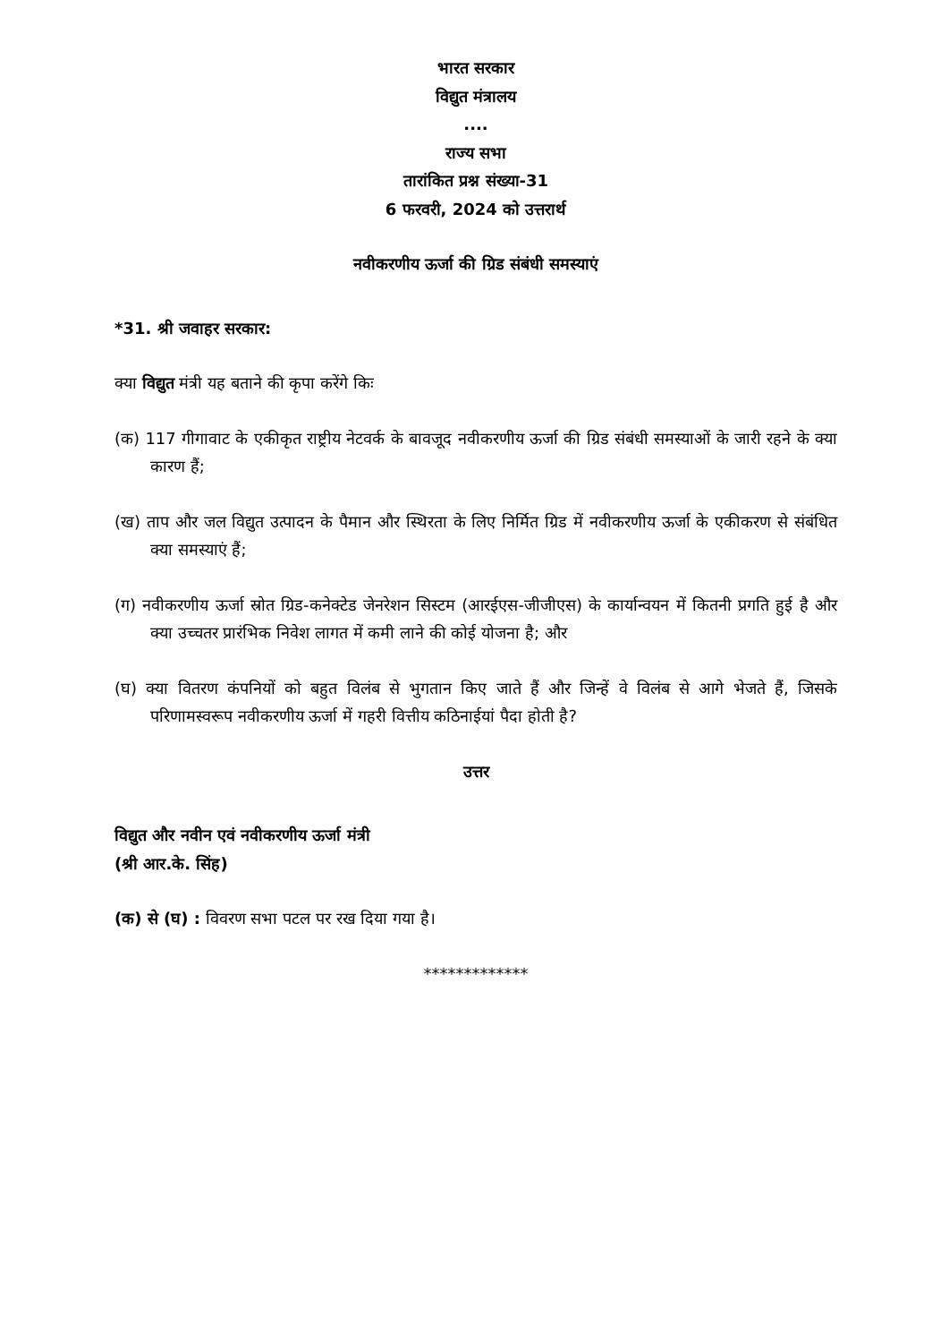भारत सरकार
विद्युत मंत्रालय
....
राज्य सभा
तारांकित प्रश्न संख्या-31
6 फरवरी, 2024 को उत्तरार्थ
नवीकरणीय ऊर्जा की ग्रिड संबंधी समस्याएं
*31. श्री जवाहर सरकार:
क्या विद्युत मंत्री यह बताने की कृपा करेंगे किः
(क) 117 गीगावाट के एकीकृत राष्ट्रीय नेटवर्क के बावजूद नवीकरणीय ऊर्जा की ग्रिड संबंधी समस्याओं के जारी रहने के क्या कारण हैं;
(ख) ताप और जल विद्युत उत्पादन के पैमान और स्थिरता के लिए निर्मित ग्रिड में नवीकरणीय ऊर्जा के एकीकरण से संबंधित क्या समस्याएं हैं;
(ग) नवीकरणीय ऊर्जा स्रोत ग्रिड-कनेक्टेड जेनरेशन सिस्टम (आरईएस-जीजीएस) के कार्यान्वयन में कितनी प्रगति हुई है और क्या उच्चतर प्रारंभिक निवेश लागत में कमी लाने की कोई योजना है; और
(घ) क्या वितरण कंपनियों को बहुत विलंब से भुगतान किए जाते हैं और जिन्हें वे विलंब से आगे भेजते हैं, जिसके परिणामस्वरूप नवीकरणीय ऊर्जा में गहरी वित्तीय कठिनाईयां पैदा होती है?
उत्तर
विद्युत और नवीन एवं नवीकरणीय ऊर्जा मंत्री
(श्री आर.के. सिंह)
(क) से (घ) : विवरण सभा पटल पर रख दिया गया है।
*************